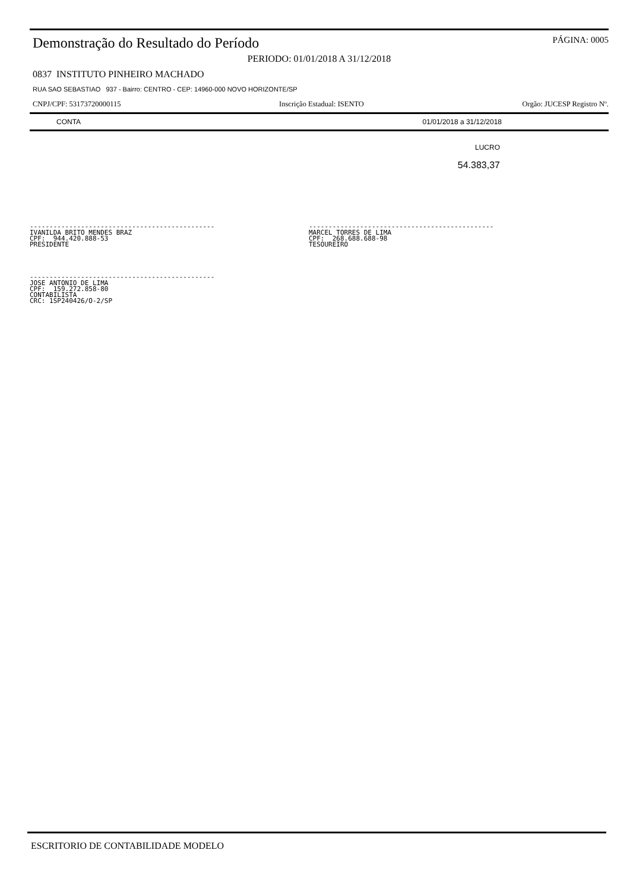Demonstração do Resultado do Período
PÁGINA: 0005
PERIODO: 01/01/2018 A 31/12/2018
0837 INSTITUTO PINHEIRO MACHADO
RUA SAO SEBASTIAO 937 - Bairro: CENTRO - CEP: 14960-000 NOVO HORIZONTE/SP
CNPJ/CPF: 53173720000115 Inscrição Estadual: ISENTO Orgão: JUCESP Registro Nº.
| CONTA | 01/01/2018 a 31/12/2018 |
| --- | --- |
| | LUCRO |
| | 54.383,37 |
----------------------------------------------- IVANILDA BRITO MENDES BRAZ CPF: 944.420.888-53 PRESIDENTE
----------------------------------------------- MARCEL TORRES DE LIMA CPF: 268.688.688-98 TESOUREIRO
----------------------------------------------- JOSE ANTONIO DE LIMA CPF: 159.272.858-80 CONTABILISTA CRC: 1SP240426/O-2/SP
ESCRITORIO DE CONTABILIDADE MODELO